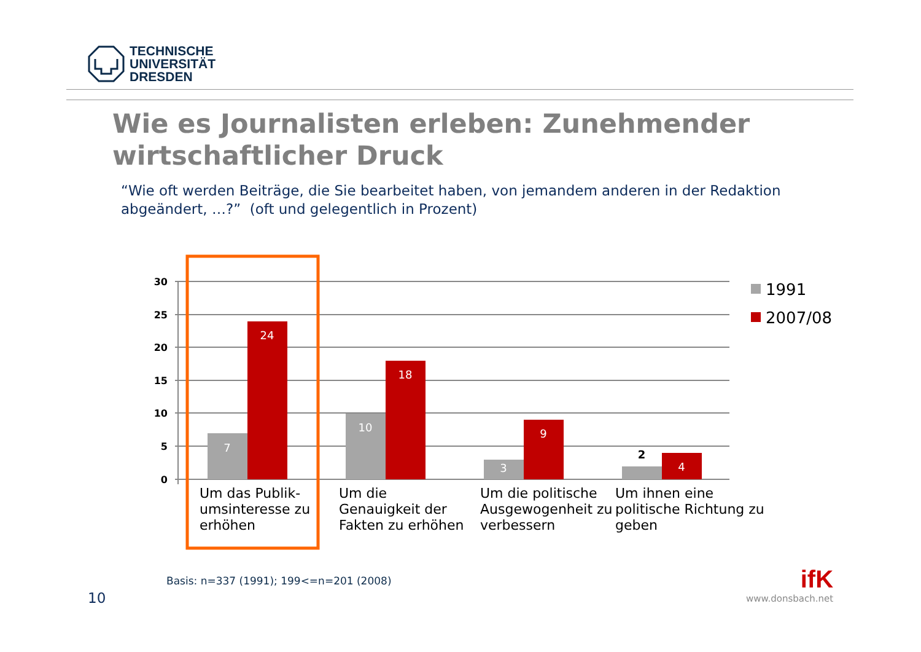TECHNISCHE
UNIVERSITÄT
DRESDEN
Wie es Journalisten erleben: Zunehmender wirtschaftlicher Druck
“Wie oft werden Beiträge, die Sie bearbeitet haben, von jemandem anderen in der Redaktion abgeändert, …?” (oft und gelegentlich in Prozent)
30
25
20
15
10
5
0
7
24
10
18
3
9
4
2
Um das Publik-
umsinteresse zu
erhöhen
Um die
Genauigkeit der
Fakten zu erhöhen
Um die politische
Ausgewogenheit zu
verbessern
Um ihnen eine
politische Richtung zu
geben
1991
2007/08
Basis: n=337 (1991); 199<=n=201 (2008)
10
ifK
www.donsbach.net